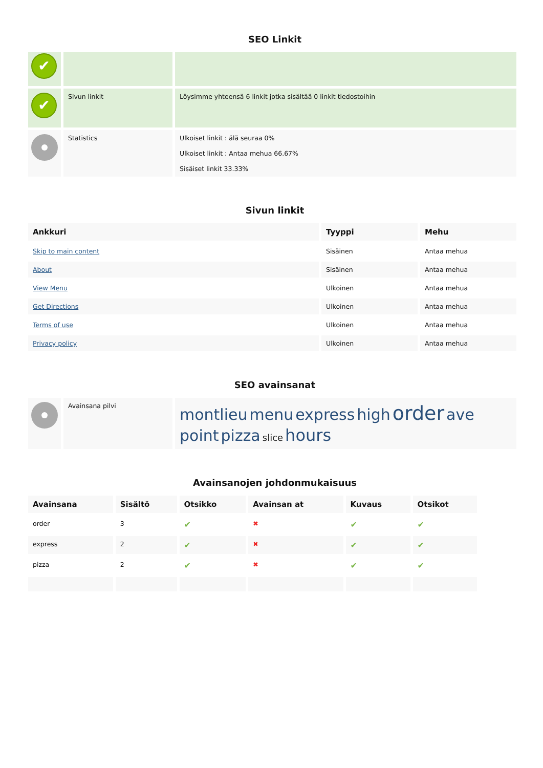SEO Linkit
| ✔ | | |
| ✔ | Sivun linkit | Löysimme yhteensä 6 linkit jotka sisältää 0 linkit tiedostoihin |
| | Statistics | Ulkoiset linkit : älä seuraa 0% Ulkoiset linkit : Antaa mehua 66.67% Sisäiset linkit 33.33% |
Sivun linkit
| Ankkuri | Tyyppi | Mehu |
| --- | --- | --- |
| Skip to main content | Sisäinen | Antaa mehua |
| About | Sisäinen | Antaa mehua |
| View Menu | Ulkoinen | Antaa mehua |
| Get Directions | Ulkoinen | Antaa mehua |
| Terms of use | Ulkoinen | Antaa mehua |
| Privacy policy | Ulkoinen | Antaa mehua |
SEO avainsanat
| | Avainsana pilvi | montlieu menu express high order ave point pizza slice hours |
Avainsanojen johdonmukaisuus
| Avainsana | Sisältö | Otsikko | Avainsan at | Kuvaus | Otsikot |
| --- | --- | --- | --- | --- | --- |
| order | 3 | ✔ | ✖ | ✔ | ✔ |
| express | 2 | ✔ | ✖ | ✔ | ✔ |
| pizza | 2 | ✔ | ✖ | ✔ | ✔ |